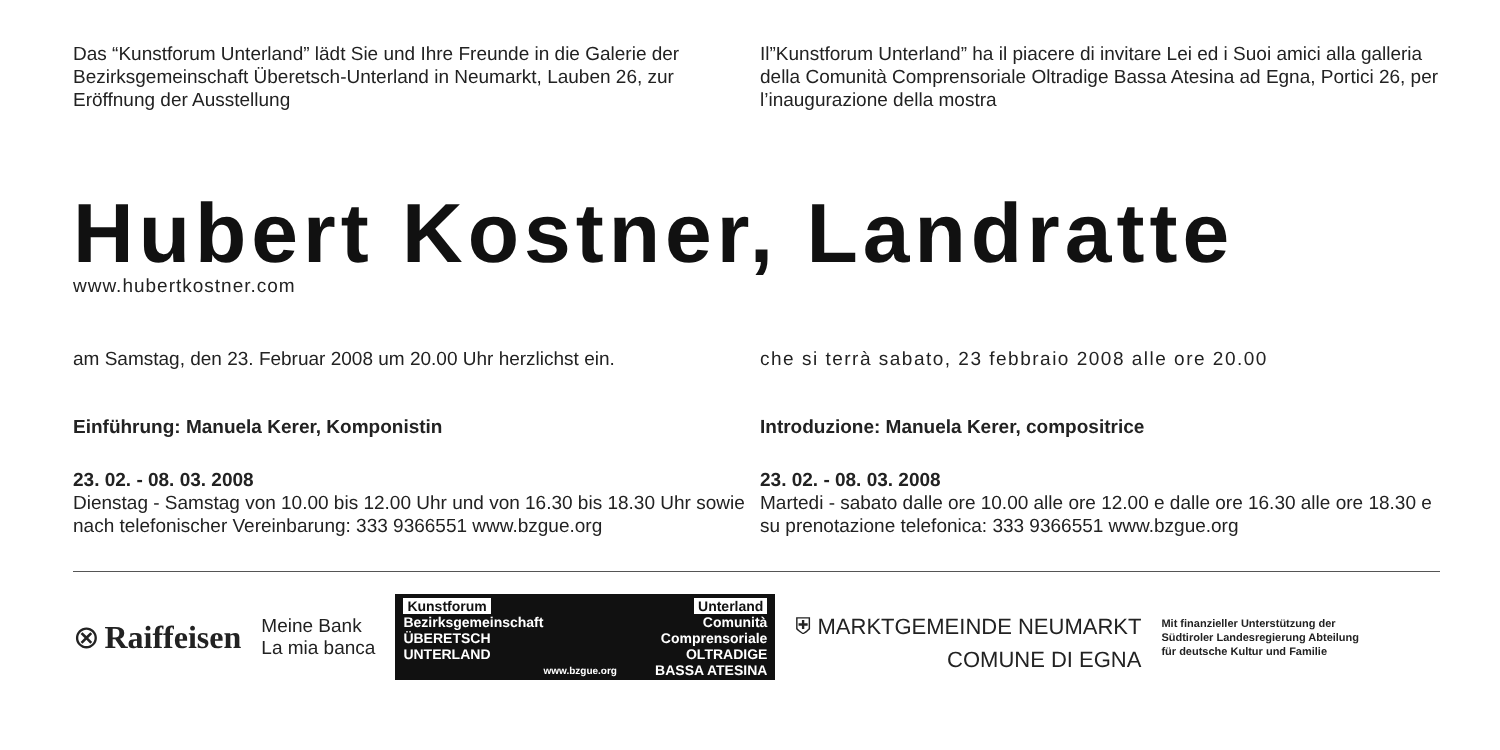Das “Kunstforum Unterland” lädt Sie und Ihre Freunde in die Galerie der Bezirksgemeinschaft Überetsch-Unterland in Neumarkt, Lauben 26, zur Eröffnung der Ausstellung
Il”Kunstforum Unterland” ha il piacere di invitare Lei ed i Suoi amici alla galleria della Comunità Comprensoriale Oltradige Bassa Atesina ad Egna, Portici 26, per l’inaugurazione della mostra
Hubert Kostner, Landratte
www.hubertkostner.com
am Samstag, den 23. Februar 2008 um 20.00 Uhr herzlichst ein.
Einführung: Manuela Kerer, Komponistin
23. 02. - 08. 03. 2008
Dienstag - Samstag von 10.00 bis 12.00 Uhr und von 16.30 bis 18.30 Uhr sowie nach telefonischer Vereinbarung: 333 9366551 www.bzgue.org
che si terrà sabato, 23 febbraio 2008 alle ore 20.00
Introduzione: Manuela Kerer, compositrice
23. 02. - 08. 03. 2008
Martedi - sabato dalle ore 10.00 alle ore 12.00 e dalle ore 16.30 alle ore 18.30 e su prenotazione telefonica: 333 9366551 www.bzgue.org
⊗ Raiffeisen
Meine Bank
La mia banca
Kunstforum
Bezirksgemeinschaft
ÜBERETSCH
UNTERLAND
www.bzgue.org
Unterland
Comunità Comprensoriale
OLTRADIGE
BASSA ATESINA
⛨ MARKTGEMEINDE NEUMARKT
COMUNE DI EGNA
Mit finanzieller Unterstützung der
Südtiroler Landesregierung Abteilung
für deutsche Kultur und Familie